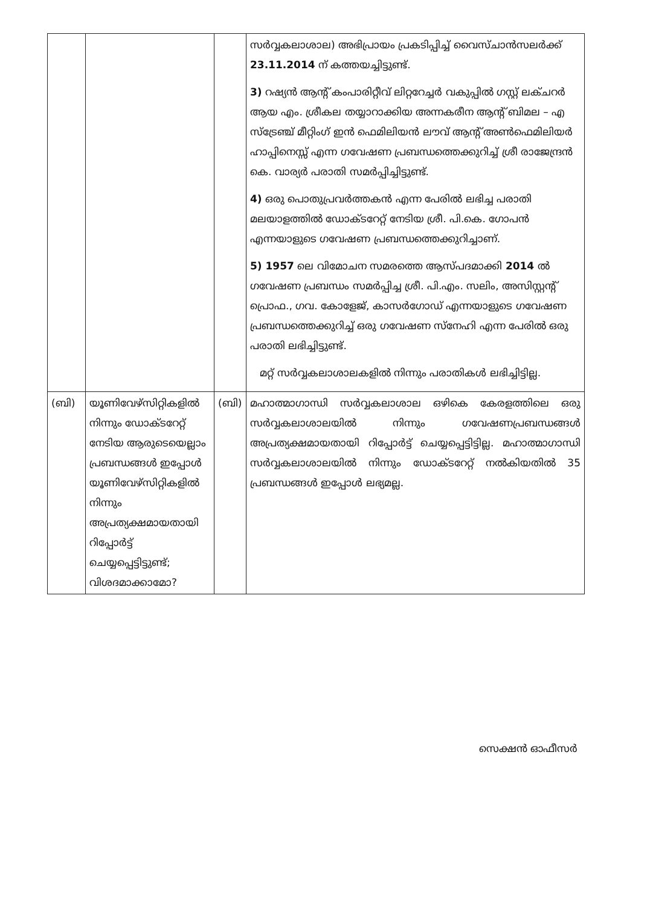| | | | സർവ്വകലാശാല) അഭിപ്രായം പ്രകടിപ്പിച്ച് വൈസ്ചാൻസലർക്ക് 23.11.2014 ന് കത്തയച്ചിട്ടുണ്ട്. 3) റഷ്യൻ ആന്റ് കംപാരിറ്റീവ് ലിറ്ററേച്ചർ വകുപ്പിൽ ഗസ്റ്റ് ലക്ചറർ ആയ എം. ശ്രീകല തയ്യാറാക്കിയ അന്നകരീന ആന്റ് ബിമല – എ സ്ട്രേഞ്ച് മീറ്റിംഗ് ഇൻ ഫെമിലിയൻ ലൗവ് ആന്റ് അൺഫെമിലിയർ ഹാപ്പിനെസ്സ് എന്ന ഗവേഷണ പ്രബന്ധത്തെക്കുറിച്ച് ശ്രീ രാജേന്ദ്രൻ കെ. വാര്യർ പരാതി സമർപ്പിച്ചിട്ടുണ്ട്. 4) ഒരു പൊതുപ്രവർത്തകൻ എന്ന പേരിൽ ലഭിച്ച പരാതി മലയാളത്തിൽ ഡോക്ടറേറ്റ് നേടിയ ശ്രീ. പി.കെ. ഗോപൻ എന്നയാളുടെ ഗവേഷണ പ്രബന്ധത്തെക്കുറിച്ചാണ്. 5) 1957 ലെ വിമോചന സമരത്തെ ആസ്പദമാക്കി 2014 ൽ ഗവേഷണ പ്രബന്ധം സമർപ്പിച്ച ശ്രീ. പി.എം. സലിം, അസിസ്റ്റന്റ് പ്രൊഫ., ഗവ. കോളേജ്, കാസർഗോഡ് എന്നയാളുടെ ഗവേഷണ പ്രബന്ധത്തെക്കുറിച്ച് ഒരു ഗവേഷണ സ്നേഹി എന്ന പേരിൽ ഒരു പരാതി ലഭിച്ചിട്ടുണ്ട്. മറ്റ് സർവ്വകലാശാലകളിൽ നിന്നും പരാതികൾ ലഭിച്ചിട്ടില്ല. |
| (ബി) | യൂണിവേഴ്സിറ്റികളിൽ നിന്നും ഡോക്ടറേറ്റ് നേടിയ ആരുടെയെല്ലാം പ്രബന്ധങ്ങൾ ഇപ്പോൾ യൂണിവേഴ്സിറ്റികളിൽ നിന്നും അപ്രത്യക്ഷമായതായി റിപ്പോർട്ട് ചെയ്യപ്പെട്ടിട്ടുണ്ട്; വിശദമാക്കാമോ? | (ബി) | മഹാത്മാഗാന്ധി സർവ്വകലാശാല ഒഴികെ കേരളത്തിലെ ഒരു സർവ്വകലാശാലയിൽ നിന്നും ഗവേഷണപ്രബന്ധങ്ങൾ അപ്രത്യക്ഷമായതായി റിപ്പോർട്ട് ചെയ്യപ്പെട്ടിട്ടില്ല. മഹാത്മാഗാന്ധി സർവ്വകലാശാലയിൽ നിന്നും ഡോക്ടറേറ്റ് നൽകിയതിൽ 35 പ്രബന്ധങ്ങൾ ഇപ്പോൾ ലഭ്യമല്ല. |
സെക്ഷൻ ഓഫീസർ